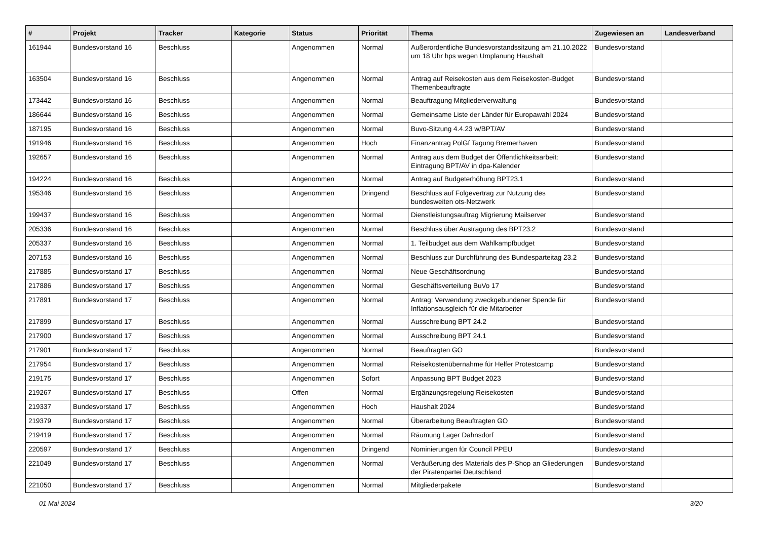| # | Projekt | Tracker | Kategorie | Status | Priorität | Thema | Zugewiesen an | Landesverband |
| --- | --- | --- | --- | --- | --- | --- | --- | --- |
| 161944 | Bundesvorstand 16 | Beschluss | | Angenommen | Normal | Außerordentliche Bundesvorstandssitzung am 21.10.2022 um 18 Uhr hps wegen Umplanung Haushalt | Bundesvorstand | |
| 163504 | Bundesvorstand 16 | Beschluss | | Angenommen | Normal | Antrag auf Reisekosten aus dem Reisekosten-Budget Themenbeauftragte | Bundesvorstand | |
| 173442 | Bundesvorstand 16 | Beschluss | | Angenommen | Normal | Beauftragung Mitgliederverwaltung | Bundesvorstand | |
| 186644 | Bundesvorstand 16 | Beschluss | | Angenommen | Normal | Gemeinsame Liste der Länder für Europawahl 2024 | Bundesvorstand | |
| 187195 | Bundesvorstand 16 | Beschluss | | Angenommen | Normal | Buvo-Sitzung 4.4.23 w/BPT/AV | Bundesvorstand | |
| 191946 | Bundesvorstand 16 | Beschluss | | Angenommen | Hoch | Finanzantrag PolGf Tagung Bremerhaven | Bundesvorstand | |
| 192657 | Bundesvorstand 16 | Beschluss | | Angenommen | Normal | Antrag aus dem Budget der Öffentlichkeitsarbeit: Eintragung BPT/AV in dpa-Kalender | Bundesvorstand | |
| 194224 | Bundesvorstand 16 | Beschluss | | Angenommen | Normal | Antrag auf Budgeterhöhung BPT23.1 | Bundesvorstand | |
| 195346 | Bundesvorstand 16 | Beschluss | | Angenommen | Dringend | Beschluss auf Folgevertrag zur Nutzung des bundesweiten ots-Netzwerk | Bundesvorstand | |
| 199437 | Bundesvorstand 16 | Beschluss | | Angenommen | Normal | Dienstleistungsauftrag Migrierung Mailserver | Bundesvorstand | |
| 205336 | Bundesvorstand 16 | Beschluss | | Angenommen | Normal | Beschluss über Austragung des BPT23.2 | Bundesvorstand | |
| 205337 | Bundesvorstand 16 | Beschluss | | Angenommen | Normal | 1. Teilbudget aus dem Wahlkampfbudget | Bundesvorstand | |
| 207153 | Bundesvorstand 16 | Beschluss | | Angenommen | Normal | Beschluss zur Durchführung des Bundesparteitag 23.2 | Bundesvorstand | |
| 217885 | Bundesvorstand 17 | Beschluss | | Angenommen | Normal | Neue Geschäftsordnung | Bundesvorstand | |
| 217886 | Bundesvorstand 17 | Beschluss | | Angenommen | Normal | Geschäftsverteilung BuVo 17 | Bundesvorstand | |
| 217891 | Bundesvorstand 17 | Beschluss | | Angenommen | Normal | Antrag: Verwendung zweckgebundener Spende für Inflationsausgleich für die Mitarbeiter | Bundesvorstand | |
| 217899 | Bundesvorstand 17 | Beschluss | | Angenommen | Normal | Ausschreibung BPT 24.2 | Bundesvorstand | |
| 217900 | Bundesvorstand 17 | Beschluss | | Angenommen | Normal | Ausschreibung BPT 24.1 | Bundesvorstand | |
| 217901 | Bundesvorstand 17 | Beschluss | | Angenommen | Normal | Beauftragten GO | Bundesvorstand | |
| 217954 | Bundesvorstand 17 | Beschluss | | Angenommen | Normal | Reisekostenübernahme für Helfer Protestcamp | Bundesvorstand | |
| 219175 | Bundesvorstand 17 | Beschluss | | Angenommen | Sofort | Anpassung BPT Budget 2023 | Bundesvorstand | |
| 219267 | Bundesvorstand 17 | Beschluss | | Offen | Normal | Ergänzungsregelung Reisekosten | Bundesvorstand | |
| 219337 | Bundesvorstand 17 | Beschluss | | Angenommen | Hoch | Haushalt 2024 | Bundesvorstand | |
| 219379 | Bundesvorstand 17 | Beschluss | | Angenommen | Normal | Überarbeitung Beauftragten GO | Bundesvorstand | |
| 219419 | Bundesvorstand 17 | Beschluss | | Angenommen | Normal | Räumung Lager Dahnsdorf | Bundesvorstand | |
| 220597 | Bundesvorstand 17 | Beschluss | | Angenommen | Dringend | Nominierungen für Council PPEU | Bundesvorstand | |
| 221049 | Bundesvorstand 17 | Beschluss | | Angenommen | Normal | Veräußerung des Materials des P-Shop an Gliederungen der Piratenpartei Deutschland | Bundesvorstand | |
| 221050 | Bundesvorstand 17 | Beschluss | | Angenommen | Normal | Mitgliederpakete | Bundesvorstand | |
01 Mai 2024 3/20